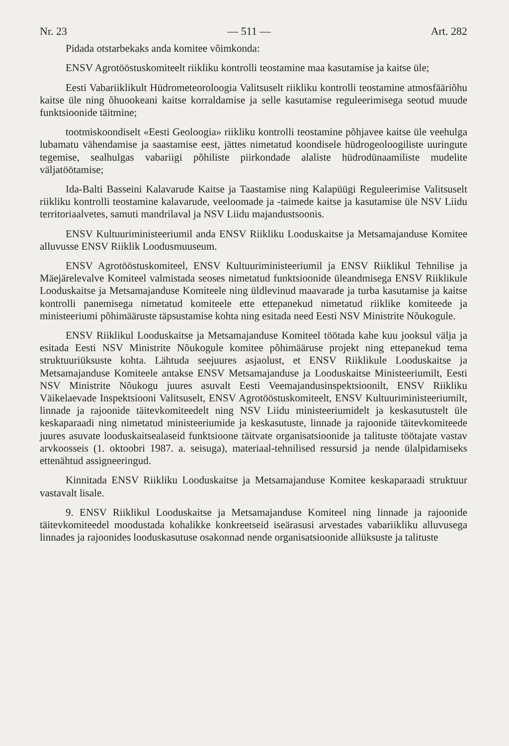Nr. 23 — 511 — Art. 282
Pidada otstarbekaks anda komitee võimkonda:
ENSV Agrotööstuskomiteelt riikliku kontrolli teostamine maa kasutamise ja kaitse üle;
Eesti Vabariiklikult Hüdrometeoroloogia Valitsuselt riikliku kontrolli teostamine atmosfääriõhu kaitse üle ning õhuookeani kaitse korraldamise ja selle kasutamise reguleerimisega seotud muude funktsioonide täitmine;
tootmiskoondiselt «Eesti Geoloogia» riikliku kontrolli teostamine põhjavee kaitse üle veehulga lubamatu vähendamise ja saastamise eest, jättes nimetatud koondisele hüdrogeoloogiliste uuringute tegemise, sealhulgas vabariigi põhiliste piirkondade alaliste hüdrodünaamiliste mudelite väljatöötamise;
Ida-Balti Basseini Kalavarude Kaitse ja Taastamise ning Kalapüügi Reguleerimise Valitsuselt riikliku kontrolli teostamine kalavarude, veeloomade ja -taimede kaitse ja kasutamise üle NSV Liidu territoriaalvetes, samuti mandrilaval ja NSV Liidu majandustsoonis.
ENSV Kultuuriministeeriumil anda ENSV Riikliku Looduskaitse ja Metsamajanduse Komitee alluvusse ENSV Riiklik Loodusmuuseum.
ENSV Agrotööstuskomiteel, ENSV Kultuuriministeeriumil ja ENSV Riiklikul Tehnilise ja Mäejärelevalve Komiteel valmistada seoses nimetatud funktsioonide üleandmisega ENSV Riiklikule Looduskaitse ja Metsamajanduse Komiteele ning üldlevinud maavarade ja turba kasutamise ja kaitse kontrolli panemisega nimetatud komiteele ette ettepanekud nimetatud riiklike komiteede ja ministeeriumi põhimääruste täpsustamise kohta ning esitada need Eesti NSV Ministrite Nõukogule.
ENSV Riiklikul Looduskaitse ja Metsamajanduse Komiteel töötada kahe kuu jooksul välja ja esitada Eesti NSV Ministrite Nõukogule komitee põhimääruse projekt ning ettepanekud tema struktuuriüksuste kohta. Lähtuda seejuures asjaolust, et ENSV Riiklikule Looduskaitse ja Metsamajanduse Komiteele antakse ENSV Metsamajanduse ja Looduskaitse Ministeeriumilt, Eesti NSV Ministrite Nõukogu juures asuvalt Eesti Veemajandusinspektsioonilt, ENSV Riikliku Väikelaevade Inspektsiooni Valitsuselt, ENSV Agrotööstuskomiteelt, ENSV Kultuuriministeeriumilt, linnade ja rajoonide täitevkomiteedelt ning NSV Liidu ministeeriumidelt ja keskasutustelt üle keskaparaadi ning nimetatud ministeeriumide ja keskasutuste, linnade ja rajoonide täitevkomiteede juures asuvate looduskaitsealaseid funktsioone täitvate organisatsioonide ja talituste töötajate vastav arvkoosseis (1. oktoobri 1987. a. seisuga), materiaal-tehnilised ressursid ja nende ülalpidamiseks ettenähtud assigneeringud.
Kinnitada ENSV Riikliku Looduskaitse ja Metsamajanduse Komitee keskaparaadi struktuur vastavalt lisale.
9. ENSV Riiklikul Looduskaitse ja Metsamajanduse Komiteel ning linnade ja rajoonide täitevkomiteedel moodustada kohalikke konkreetseid iseärasusi arvestades vabariikliku alluvusega linnades ja rajoonides looduskasutuse osakonnad nende organisatsioonide allüksuste ja talituste